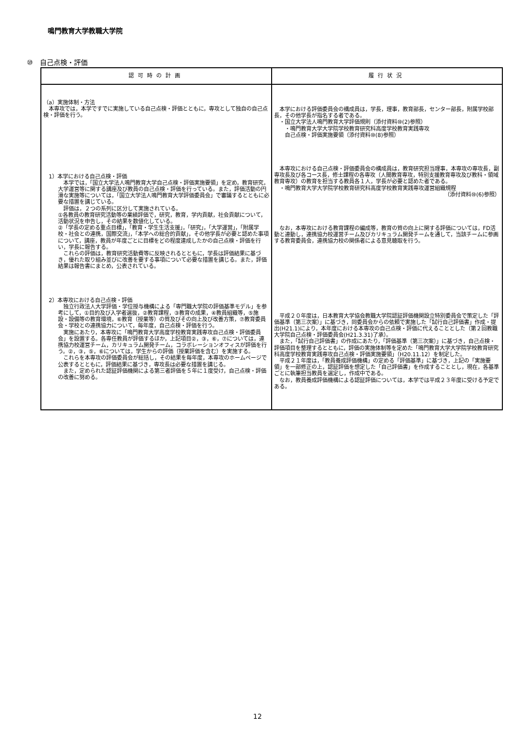鳴門教育大学教職大学院
⑩　自己点検・評価
| 認可時の計画 | 履行状況 |
| --- | --- |
| （a）実施体制・方法 本専攻では，本学ですでに実施している自己点検・評価とともに，専攻として独自の自己点検・評価を行う。 1）本学における自己点検・評価 本学では，「国立大学法人鳴門教育大学自己点検・評価実施要領」を定め，教育研究，大学運営等に関する講座及び教員の自己点検・評価を行っている。また，評価活動の円滑な実施等については，「国立大学法人鳴門教育大学評価委員会」で審議するとともに必要な措置を講じている。 評価は，２つの系列に区分して実施されている。 ①各教員の教育研究活動等の業績評価で，研究，教育，学内貢献，社会貢献について，活動状況を申告し，その結果を数値化している。 ②「学長の定める重点目標」，「教育・学生生活支援」，「研究」，「大学運営」，「附属学校・社会との連携，国際交流」，「本学への総合的貢献」，その他学長が必要と認めた事項について，講座，教員が年度ごとに目標をどの程度達成したかの自己点検・評価を行い，学長に報告する。 これらの評価は，教育研究活動費等に反映されるとともに，学長は評価結果に基づき，優れた取り組み並びに改善を要する事項について必要な措置を講じる。また，評価結果は報告書にまとめ，公表されている。 2）本専攻における自己点検・評価 独立行政法人大学評価・学位授与機構による「専門職大学院の評価基準モデル」を参考にして，①目的及び入学者選抜，②教育課程，③教育の成果，④教員組織等，⑤施設・設備等の教育環境，⑥教育（授業等）の質及びその向上及び改善方策，⑦教育委員会・学校との連携協力について，毎年度，自己点検・評価を行う。 実施にあたり，本専攻に「鳴門教育大学高度学校教育実践専攻自己点検・評価委員会」を設置する。各専任教員が評価するほか，上記項目②，③，⑥，⑦については，連携協力校運営チーム，カリキュラム開発チーム，コラボレーションオフィスが評価を行う。②，③，⑤，⑥については，学生からの評価（授業評価を含む）を実施する。 これらを本専攻の評価委員会が総括し，その結果を毎年度，本専攻のホームページで公表するとともに，評価結果に基づき，専攻長は必要な措置を講じる。 また，定められた認証評価機関による第三者評価を５年に１度受け，自己点検・評価の改善に努める。 | 本学における評価委員会の構成員は，学長，理事，教育部長，センター部長，附属学校部長，その他学長が指名する者である。 ・国立大学法人鳴門教育大学評価規則（添付資料⑩(2)参照） ・鳴門教育大学大学院学校教育研究科高度学校教育実践専攻 自己点検・評価実施要領（添付資料⑩(8)参照） 本専攻における自己点検・評価委員会の構成員は，教育研究担当理事，本専攻の専攻長，副専攻長及び各コース長，修士課程の各専攻（人間教育専攻，特別支援教育専攻及び教科・領域教育専攻）の教育を担当する教員各１人，学長が必要と認めた者である。 ・鳴門教育大学大学院学校教育研究科高度学校教育実践専攻運営組織規程 （添付資料⑩(6)参照） なお，本専攻における教育課程の編成等，教育の質の向上に関する評価については，FD活動と連動し，連携協力校運営チーム及びカリキュラム開発チームを通して，当該チームに参画する教育委員会，連携協力校の関係者による意見聴取を行う。 平成２０年度は，日本教育大学協会教職大学院認証評価機関設立特別委員会で策定した「評価基準（第三次案）」に基づき，同委員会からの依頼で実施した「試行自己評価書」作成・提出(H21.1)により，本年度における本専攻の自己点検・評価に代えることとした（第２回教職大学院自己点検・評価委員会(H21.3.31)了承）。 また，「試行自己評価書」の作成にあたり，「評価基準（第三次案）」に基づき，自己点検・評価項目を整理するとともに，評価の実施体制等を定めた「鳴門教育大学大学院学校教育研究科高度学校教育実践専攻自己点検・評価実施要領」（H20.11.12）を制定した。 平成２１年度は，「教員養成評価機構」の定める「評価基準」に基づき，上記の「実施要領」を一部修正の上，認証評価を想定した「自己評価書」を作成することとし，現在，各基準ごとに執筆担当教員を選定し，作成中である。 なお，教員養成評価機構による認証評価については，本学では平成２３年度に受ける予定である。 |
12